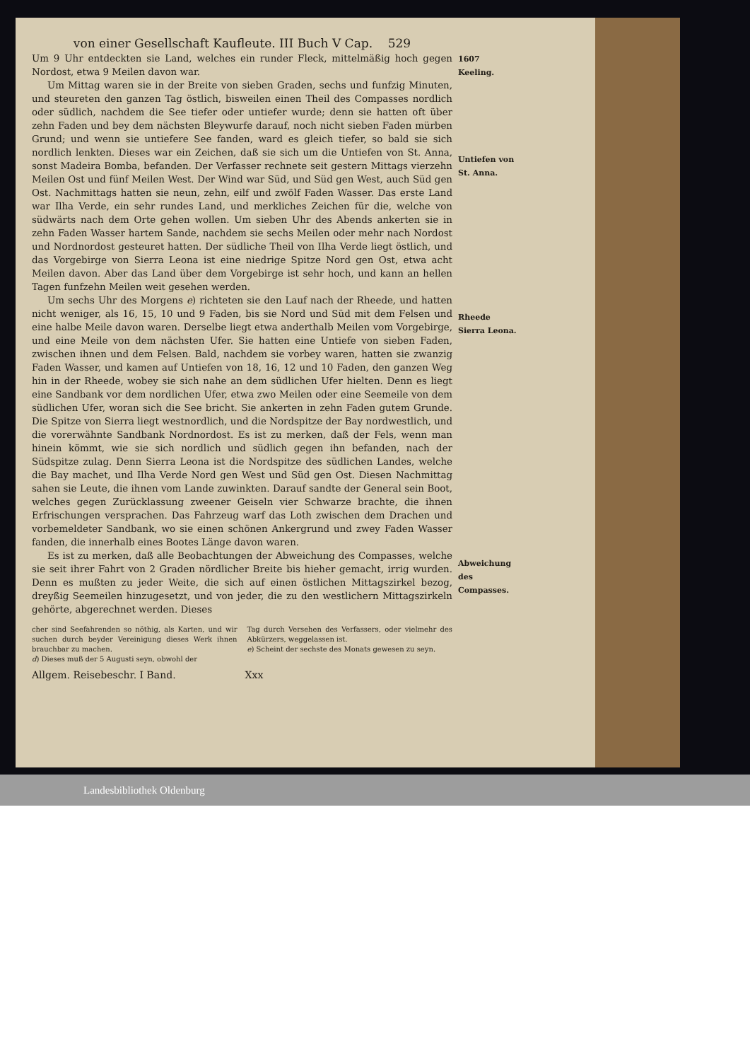von einer Gesellschaft Kaufleute. III Buch V Cap. 529
Um 9 Uhr entdeckten sie Land, welches ein runder Fleck, mittelmäßig hoch gegen Nordost, etwa 9 Meilen davon war.
Um Mittag waren sie in der Breite von sieben Graden, sechs und funfzig Minuten, und steureten den ganzen Tag östlich, bisweilen einen Theil des Compasses nordlich oder südlich, nachdem die See tiefer oder untiefer wurde; denn sie hatten oft über zehn Faden und bey dem nächsten Bleywurfe darauf, noch nicht sieben Faden mürben Grund; und wenn sie untiefere See fanden, ward es gleich tiefer, so bald sie sich nordlich lenkten. Dieses war ein Zeichen, daß sie sich um die Untiefen von St. Anna, sonst Madeira Bomba, befanden. Der Verfasser rechnete seit gestern Mittags vierzehn Meilen Ost und fünf Meilen West. Der Wind war Süd, und Süd gen West, auch Süd gen Ost. Nachmittags hatten sie neun, zehn, eilf und zwölf Faden Wasser. Das erste Land war Ilha Verde, ein sehr rundes Land, und merkliches Zeichen für die, welche von südwärts nach dem Orte gehen wollen. Um sieben Uhr des Abends ankerten sie in zehn Faden Wasser hartem Sande, nachdem sie sechs Meilen oder mehr nach Nordost und Nordnordost gesteuret hatten. Der südliche Theil von Ilha Verde liegt östlich, und das Vorgebirge von Sierra Leona ist eine niedrige Spitze Nord gen Ost, etwa acht Meilen davon. Aber das Land über dem Vorgebirge ist sehr hoch, und kann an hellen Tagen funfzehn Meilen weit gesehen werden.
Um sechs Uhr des Morgens e) richteten sie den Lauf nach der Rheede, und hatten nicht weniger, als 16, 15, 10 und 9 Faden, bis sie Nord und Süd mit dem Felsen und eine halbe Meile davon waren. Derselbe liegt etwa anderthalb Meilen vom Vorgebirge, und eine Meile von dem nächsten Ufer. Sie hatten eine Untiefe von sieben Faden, zwischen ihnen und dem Felsen. Bald, nachdem sie vorbey waren, hatten sie zwanzig Faden Wasser, und kamen auf Untiefen von 18, 16, 12 und 10 Faden, den ganzen Weg hin in der Rheede, wobey sie sich nahe an dem südlichen Ufer hielten. Denn es liegt eine Sandbank vor dem nordlichen Ufer, etwa zwo Meilen oder eine Seemeile von dem südlichen Ufer, woran sich die See bricht. Sie ankerten in zehn Faden gutem Grunde. Die Spitze von Sierra liegt westnordlich, und die Nordspitze der Bay nordwestlich, und die vorerwähnte Sandbank Nordnordost. Es ist zu merken, daß der Fels, wenn man hinein kömmt, wie sie sich nordlich und südlich gegen ihn befanden, nach der Südspitze zulag. Denn Sierra Leona ist die Nordspitze des südlichen Landes, welche die Bay machet, und Ilha Verde Nord gen West und Süd gen Ost. Diesen Nachmittag sahen sie Leute, die ihnen vom Lande zuwinkten. Darauf sandte der General sein Boot, welches gegen Zurücklassung zweener Geiseln vier Schwarze brachte, die ihnen Erfrischungen versprachen. Das Fahrzeug warf das Loth zwischen dem Drachen und vorbemeldeter Sandbank, wo sie einen schönen Ankergrund und zwey Faden Wasser fanden, die innerhalb eines Bootes Länge davon waren.
Es ist zu merken, daß alle Beobachtungen der Abweichung des Compasses, welche sie seit ihrer Fahrt von 2 Graden nördlicher Breite bis hieher gemacht, irrig wurden. Denn es mußten zu jeder Weite, die sich auf einen östlichen Mittagszirkel bezog, dreyßig Seemeilen hinzugesetzt, und von jeder, die zu den westlichern Mittagszirkeln gehörte, abgerechnet werden. Dieses
cher sind Seefahrenden so nöthig, als Karten, und wir suchen durch beyder Vereinigung dieses Werk ihnen brauchbar zu machen.
d) Dieses muß der 5 Augusti seyn, obwohl der
Tag durch Versehen des Verfassers, oder vielmehr des Abkürzers, weggelassen ist.
e) Scheint der sechste des Monats gewesen zu seyn.
Allgem. Reisebeschr. I Band. Xxx
1607
Keeling.
Untiefen von St. Anna.
Rheede Sierra Leona.
Abweichung des Compasses.
Landesbibliothek Oldenburg